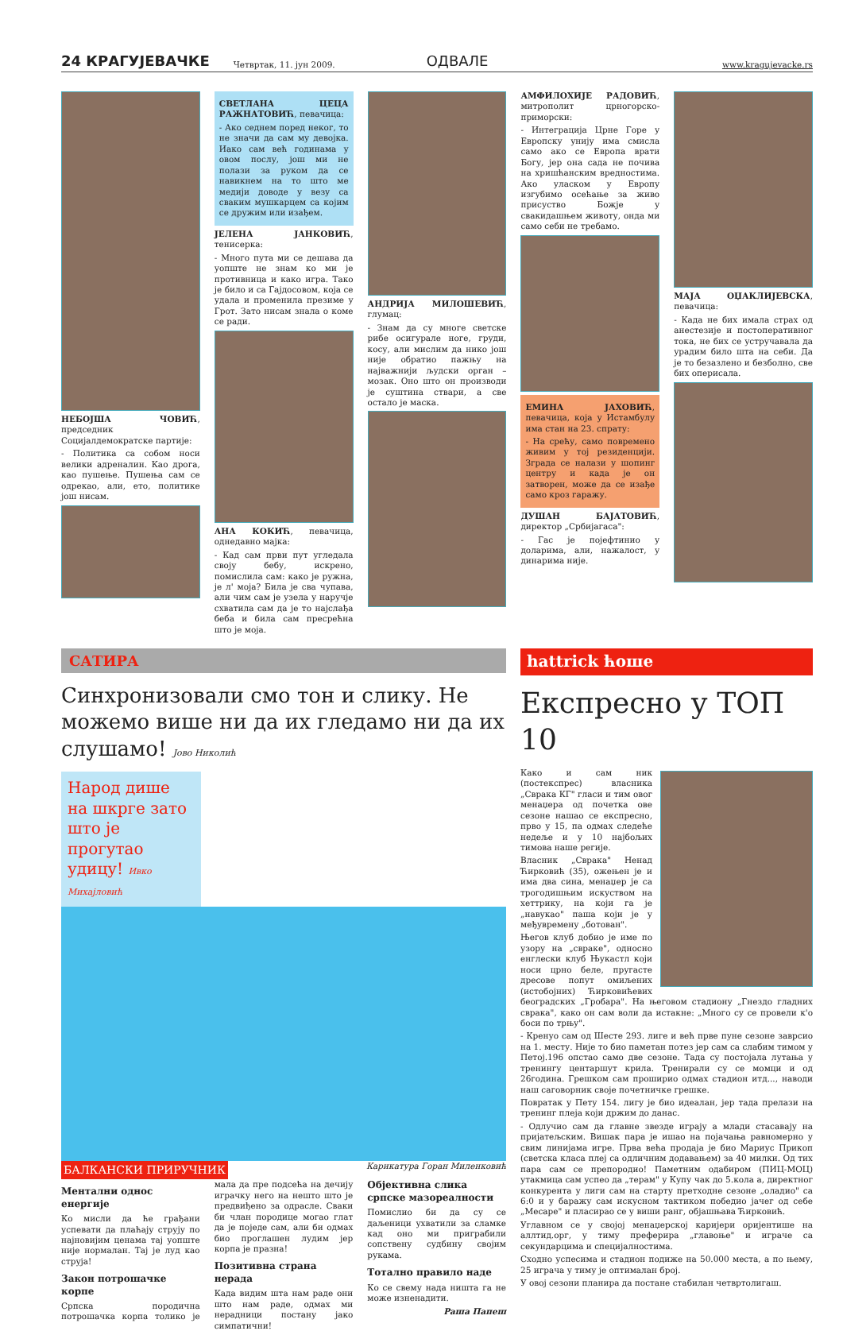24 КРАГУЈЕВАЧКЕ Четвртак, 11. јун 2009. ОДВАЛЕ www.kragujevacke.rs
НЕБОЈША ЧОВИЋ, председник Социјалдемократске партије:
- Политика са собом носи велики адреналин. Као дрога, као пушење. Пушења сам се одрекао, али, ето, политике још нисам.
СВЕТЛАНА ЦЕЦА РАЖНАТОВИЋ, певачица:
- Ако седнем поред неког, то не значи да сам му девојка. Иако сам већ годинама у овом послу, још ми не полази за руком да се навикнем на то што ме медији доводе у везу са сваким мушкарцем са којим се дружим или изађем.
ЈЕЛЕНА ЈАНКОВИЋ, тенисерка:
- Много пута ми се дешава да уопште не знам ко ми је противница и како игра. Тако је било и са Гајдосовом, која се удала и променила презиме у Грот. Зато нисам знала о коме се ради.
АНА КОКИЋ, певачица, однедавно мајка:
- Кад сам први пут угледала своју бебу, искрено, помислила сам: како је ружна, је л' моја? Била је сва чупава, али чим сам је узела у наручје схватила сам да је то најслађа беба и била сам пресрећна што је моја.
АНДРИЈА МИЛОШЕВИЋ, глумац:
- Знам да су многе светске рибе осигурале ноге, груди, косу, али мислим да нико још није обратио пажњу на најважнији људски орган – мозак. Оно што он производи је суштина ствари, а све остало је маска.
АМФИЛОХИЈЕ РАДОВИЋ, митрополит црногорско-приморски:
- Интеграција Црне Горе у Европску унију има смисла само ако се Европа врати Богу, јер она сада не почива на хришћанским вредностима. Ако уласком у Европу изгубимо осећање за живо присуство Божје у свакидашњем животу, онда ми само себи не требамо.
ЕМИНА ЈАХОВИЋ, певачица, која у Истамбулу има стан на 23. спрату:
- На срећу, само повремено живим у тој резиденцији. Зграда се налази у шопинг центру и када је он затворен, може да се изађе само кроз гаражу.
ДУШАН БАЈАТОВИЋ, директор „Србијагаса":
- Гас је појефтинио у доларима, али, нажалост, у динарима није.
МАЈА ОЏАКЛИЈЕВСКА, певачица:
- Када не бих имала страх од анестезије и постоперативног тока, не бих се устручавала да урадим било шта на себи. Да је то безазлено и безболно, све бих оперисала.
САТИРА
Синхронизовали смо тон и слику. Не можемо више ни да их гледамо ни да их слушамо! Јово Николић
Народ дише на шкрге зато што је прогутао удицу! Ивко Михајловић
БАЛКАНСКИ ПРИРУЧНИК Карикатура Горан Миленковић
Ментални однос енергије
Ко мисли да ће грађани успевати да плаћају струју по најновијим ценама тај уопште није нормалан. Тај је луд као струја!
Закон потрошачке корпе
Српска породична потрошачка корпа толико је мала да пре подсећа на дечију играчку него на нешто што је предвиђено за одрасле. Сваки би члан породице могао глат да је поједе сам, али би одмах био проглашен лудим јер корпа је празна!
Позитивна страна нерада
Када видим шта нам раде они што нам раде, одмах ми нерадници постану јако симпатични!
Објективна слика српске мазореалности
Помислио би да су се даљеници ухватили за сламке кад оно ми приграбили сопствену судбину својим рукама.
Тотално правило наде
Ко се свему нада ништа га не може изненадити.
Раша Папеш
hattrick ћоше
Експресно у ТОП 10
Како и сам ник (постекспрес) власника „Сврака КГ" гласи и тим овог менаџера од почетка ове сезоне нашао се експресно, прво у 15, па одмах следеће недеље и у 10 најбољих тимова наше регије.
Власник „Сврака" Ненад Ћирковић (35), ожењен је и има два сина, менаџер је са трогодишњим искуством на хеттрику, на који га је „навукао" паша који је у међувремену „бoтован".
Његов клуб добио је име по узору на „свраке", односно енглески клуб Њукастл који носи црно беле, пругасте дресове попут омиљених (истобојних) Ћирковићевих београдских „Гробара". На његовом стадиону „Гнездо гладних сврака", како он сам воли да истакне: „Много су се провели к'о боси по трњу".
- Кренуо сам од Шесте 293. лиге и већ прве пуне сезоне заврсио на 1. месту. Није то био паметан потез јер сам са слабим тимом у Петој.196 опстао само две сезоне. Тада су постојала лутања у тренингу центаршут крила. Тренирали су се момци и од 26година. Грешком сам проширио одмах стадион итд..., наводи наш саговорник своје почетничке грешке.
Повратак у Пету 154. лигу је био идеалан, јер тада прелази на тренинг плеја који држим до данас.
- Одлучио сам да главне звезде играју а млади стасавају на пријатељским. Вишак пара је ишао на појачања равномерно у свим линијама игре. Прва већа продаја је био Мариус Прикоп (светска класа плеј са одличним додавањем) за 40 милки. Од тих пара сам се препородио! Паметним одабиром (ПИЦ-МОЦ) утакмица сам успео да „терам" у Купу чак до 5.кола а, директног конкурента у лиги сам на старту претходне сезоне „оладио" са 6:0 и у баражу сам искусном тактиком победио јачег од себе „Месаре" и пласирао се у виши ранг, објашњава Ћирковић.
Углавном се у својој менаџерској каријери оријентише на аллтид.орг, у тиму преферира „главоње" и играче са секундарцима и специјалностима.
Сходно успесима и стадион подиже на 50.000 места, а по њему, 25 играча у тиму је оптималан број.
У овој сезони планира да постане стабилан четвртолигаш.